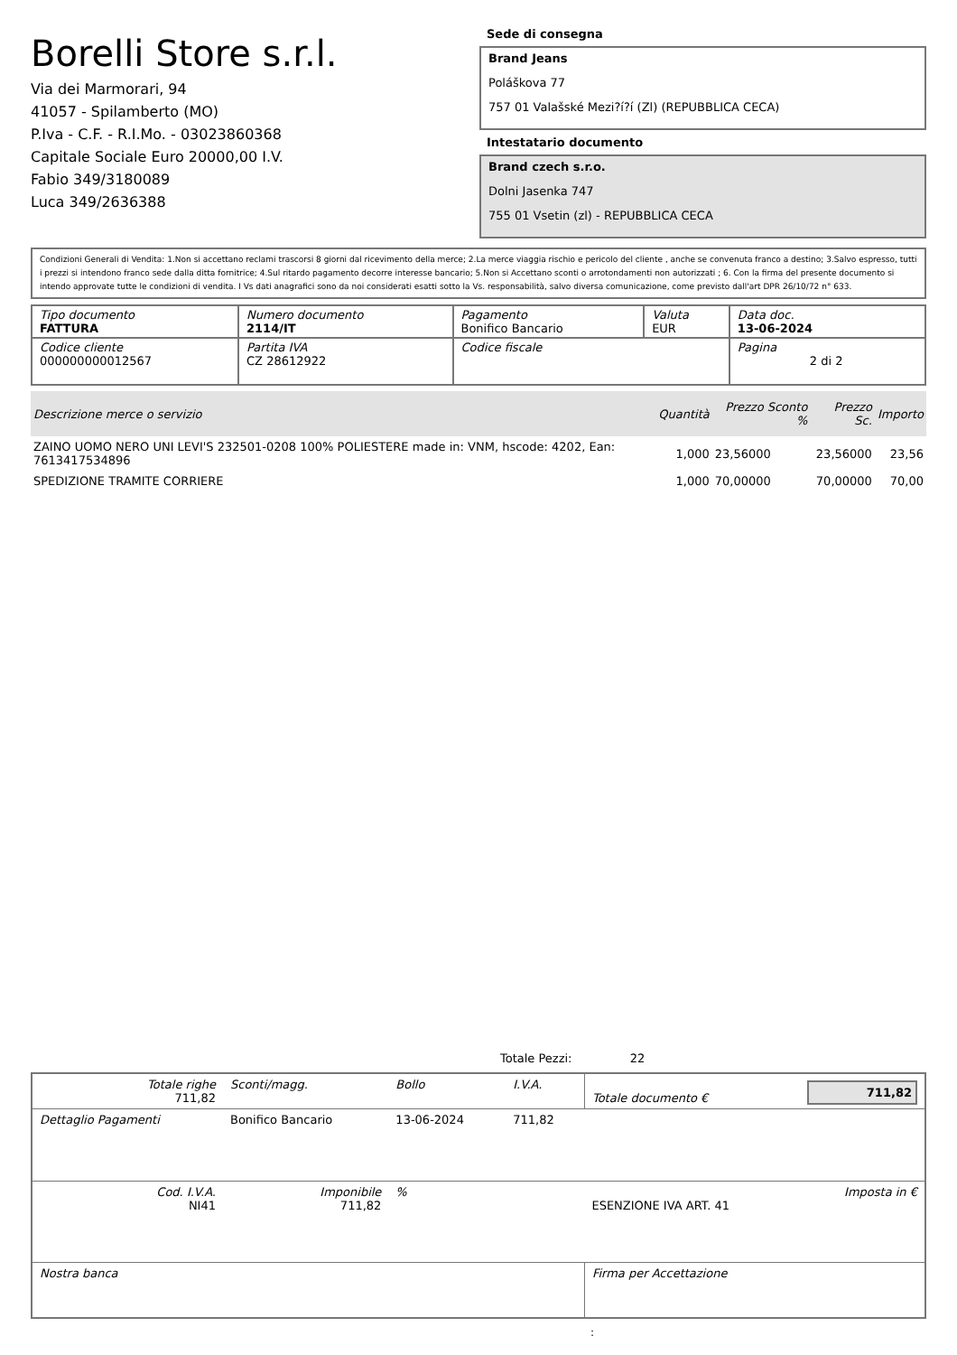Borelli Store s.r.l.
Via dei Marmorari, 94
41057 - Spilamberto (MO)
P.Iva - C.F. - R.I.Mo. - 03023860368
Capitale Sociale Euro 20000,00 I.V.
Fabio 349/3180089
Luca 349/2636388
Sede di consegna
Brand Jeans
Poláškova 77
757 01 Valašské Mezi?í?í (Zl) (REPUBBLICA CECA)
Intestatario documento
Brand czech s.r.o.
Dolni Jasenka 747
755 01 Vsetin (zl) - REPUBBLICA CECA
Condizioni Generali di Vendita: 1.Non si accettano reclami trascorsi 8 giorni dal ricevimento della merce; 2.La merce viaggia rischio e pericolo del cliente , anche se convenuta franco a destino; 3.Salvo espresso, tutti i prezzi si intendono franco sede dalla ditta fornitrice; 4.Sul ritardo pagamento decorre interesse bancario; 5.Non si Accettano sconti o arrotondamenti non autorizzati ; 6. Con la firma del presente documento si intendo approvate tutte le condizioni di vendita. I Vs dati anagrafici sono da noi considerati esatti sotto la Vs. responsabilità, salvo diversa comunicazione, come previsto dall'art DPR 26/10/72 n° 633.
| Tipo documento FATTURA | Numero documento 2114/IT | Pagamento Bonifico Bancario | Valuta EUR | Data doc. 13-06-2024 |
| Codice cliente 000000000012567 | Partita IVA CZ 28612922 | Codice fiscale | | Pagina 2 di 2 |
| Descrizione merce o servizio | Quantità | Prezzo Sconto % | Prezzo Sc. | Importo |
| --- | --- | --- | --- | --- |
| ZAINO UOMO NERO UNI LEVI'S 232501-0208 100% POLIESTERE made in: VNM, hscode: 4202, Ean: 7613417534896 | 1,000 | 23,56000 | 23,56000 | 23,56 |
| SPEDIZIONE TRAMITE CORRIERE | 1,000 | 70,00000 | 70,00000 | 70,00 |
Totale Pezzi: 22
| Totale righe 711,82 | Sconti/magg. | Bollo | I.V.A. | Totale documento € | 711,82 |
| Dettaglio Pagamenti | Bonifico Bancario | 13-06-2024 | 711,82 | | |
| Cod. I.V.A. NI41 | Imponibile 711,82 | % | | ESENZIONE IVA ART. 41 | Imposta in € |
| Nostra banca | | | | Firma per Accettazione | |
: